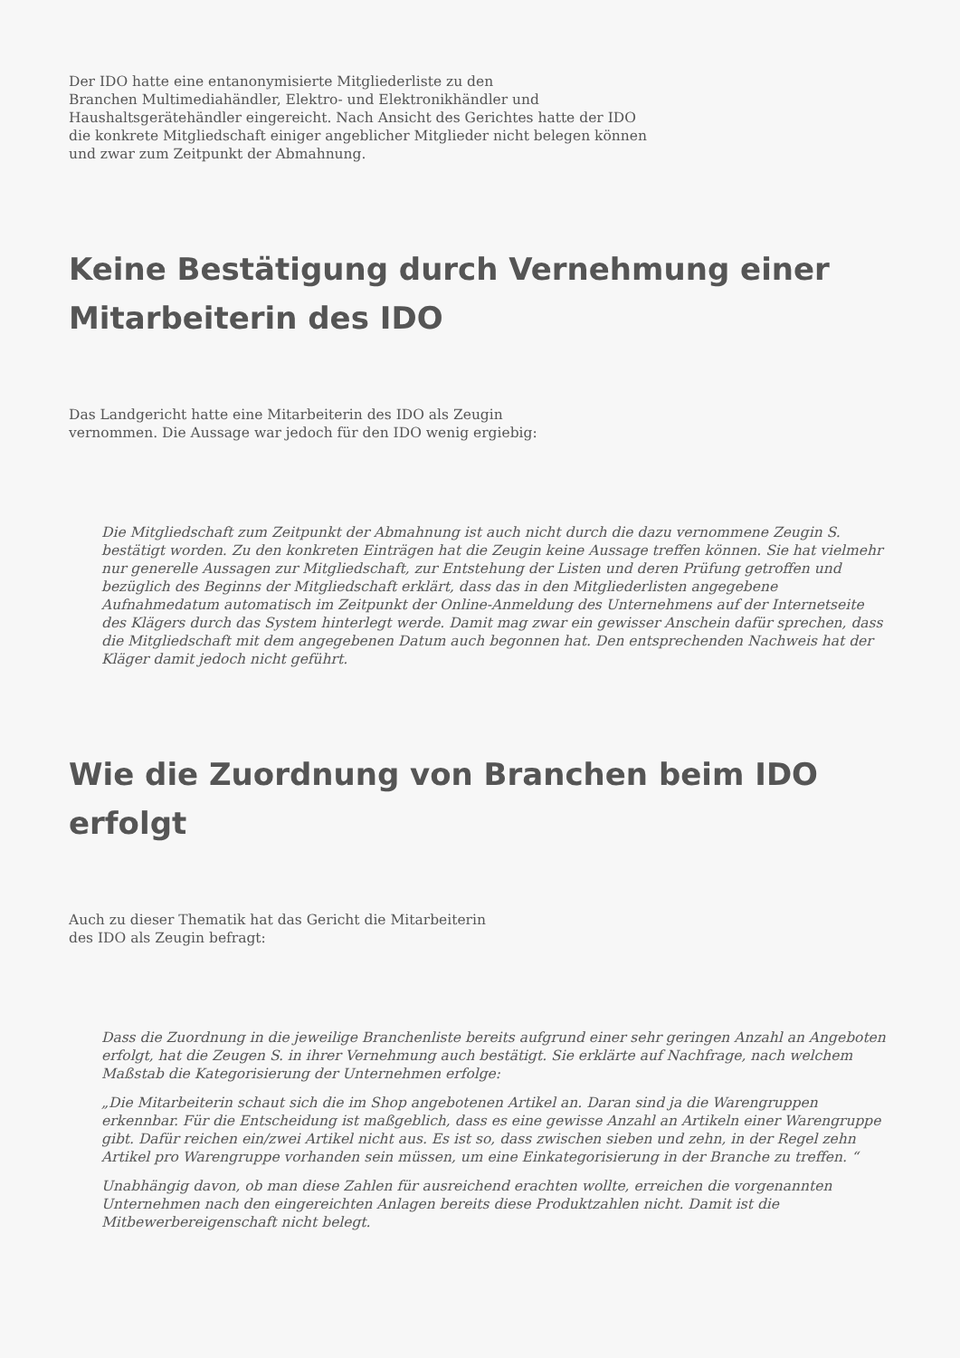Der IDO hatte eine entanonymisierte Mitgliederliste zu den
Branchen Multimediahändler, Elektro- und Elektronikhändler und
Haushaltsgerätehändler eingereicht. Nach Ansicht des Gerichtes hatte der IDO
die konkrete Mitgliedschaft einiger angeblicher Mitglieder nicht belegen können
und zwar zum Zeitpunkt der Abmahnung.
Keine Bestätigung durch Vernehmung einer Mitarbeiterin des IDO
Das Landgericht hatte eine Mitarbeiterin des IDO als Zeugin
vernommen. Die Aussage war jedoch für den IDO wenig ergiebig:
Die Mitgliedschaft zum Zeitpunkt der Abmahnung ist auch nicht durch die dazu vernommene Zeugin S. bestätigt worden. Zu den konkreten Einträgen hat die Zeugin keine Aussage treffen können. Sie hat vielmehr nur generelle Aussagen zur Mitgliedschaft, zur Entstehung der Listen und deren Prüfung getroffen und bezüglich des Beginns der Mitgliedschaft erklärt, dass das in den Mitgliederlisten angegebene Aufnahmedatum automatisch im Zeitpunkt der Online-Anmeldung des Unternehmens auf der Internetseite des Klägers durch das System hinterlegt werde. Damit mag zwar ein gewisser Anschein dafür sprechen, dass die Mitgliedschaft mit dem angegebenen Datum auch begonnen hat. Den entsprechenden Nachweis hat der Kläger damit jedoch nicht geführt.
Wie die Zuordnung von Branchen beim IDO erfolgt
Auch zu dieser Thematik hat das Gericht die Mitarbeiterin
des IDO als Zeugin befragt:
Dass die Zuordnung in die jeweilige Branchenliste bereits aufgrund einer sehr geringen Anzahl an Angeboten erfolgt, hat die Zeugen S. in ihrer Vernehmung auch bestätigt. Sie erklärte auf Nachfrage, nach welchem Maßstab die Kategorisierung der Unternehmen erfolge:
„Die Mitarbeiterin schaut sich die im Shop angebotenen Artikel an. Daran sind ja die Warengruppen erkennbar. Für die Entscheidung ist maßgeblich, dass es eine gewisse Anzahl an Artikeln einer Warengruppe gibt. Dafür reichen ein/zwei Artikel nicht aus. Es ist so, dass zwischen sieben und zehn, in der Regel zehn Artikel pro Warengruppe vorhanden sein müssen, um eine Einkategorisierung in der Branche zu treffen. “
Unabhängig davon, ob man diese Zahlen für ausreichend erachten wollte, erreichen die vorgenannten Unternehmen nach den eingereichten Anlagen bereits diese Produktzahlen nicht. Damit ist die Mitbewerbereigenschaft nicht belegt.